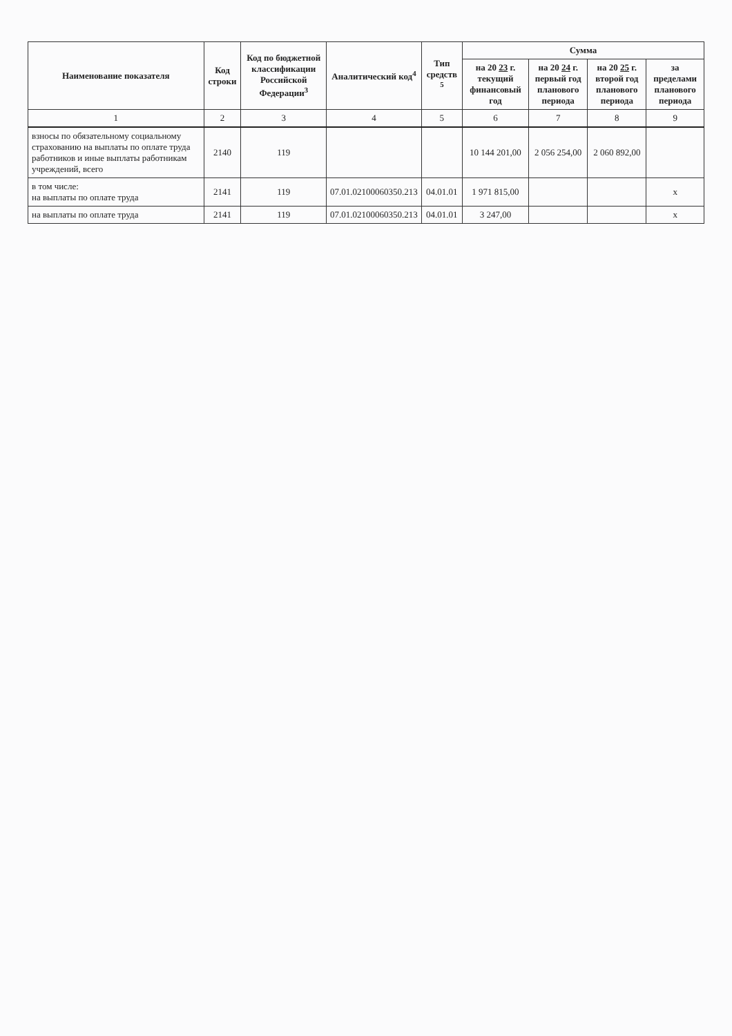| Наименование показателя | Код строки | Код по бюджетной классификации Российской Федерации<sup>3</sup> | Аналитический код<sup>4</sup> | Тип средств <sup>5</sup> | Сумма | | | |
| --- | --- | --- | --- | --- | --- | --- | --- | --- |
| | | | | | на 20 23 г. текущий финансовый год | на 20 24 г. первый год планового периода | на 20 25 г. второй год планового периода | за пределами планового периода |
| 1 | 2 | 3 | 4 | 5 | 6 | 7 | 8 | 9 |
| взносы по обязательному социальному страхованию на выплаты по оплате труда работников и иные выплаты работникам учреждений, всего | 2140 | 119 | | | 10 144 201,00 | 2 056 254,00 | 2 060 892,00 | |
| в том числе: на выплаты по оплате труда | 2141 | 119 | 07.01.02100060350.213 | 04.01.01 | 1 971 815,00 | | | х |
| на выплаты по оплате труда | 2141 | 119 | 07.01.02100060350.213 | 04.01.01 | 3 247,00 | | | х |